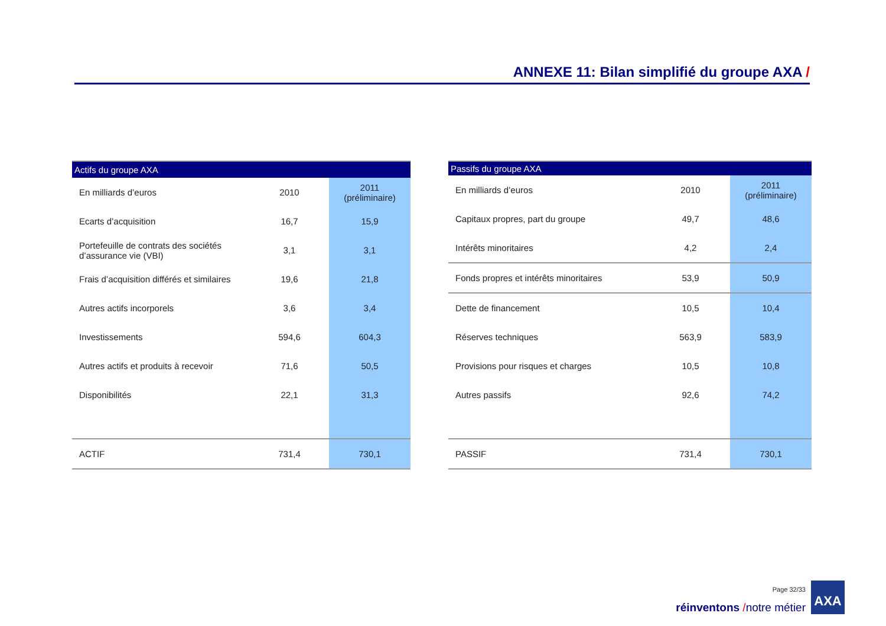ANNEXE 11: Bilan simplifié du groupe AXA /
| Actifs du groupe AXA | | |
| --- | --- | --- |
| En milliards d’euros | 2010 | 2011 (préliminaire) |
| Ecarts d’acquisition | 16,7 | 15,9 |
| Portefeuille de contrats des sociétés d’assurance vie (VBI) | 3,1 | 3,1 |
| Frais d’acquisition différés et similaires | 19,6 | 21,8 |
| Autres actifs incorporels | 3,6 | 3,4 |
| Investissements | 594,6 | 604,3 |
| Autres actifs et produits à recevoir | 71,6 | 50,5 |
| Disponibilités | 22,1 | 31,3 |
| ACTIF | 731,4 | 730,1 |
| Passifs du groupe AXA | | |
| --- | --- | --- |
| En milliards d’euros | 2010 | 2011 (préliminaire) |
| Capitaux propres, part du groupe | 49,7 | 48,6 |
| Intérêts minoritaires | 4,2 | 2,4 |
| Fonds propres et intérêts minoritaires | 53,9 | 50,9 |
| Dette de financement | 10,5 | 10,4 |
| Réserves techniques | 563,9 | 583,9 |
| Provisions pour risques et charges | 10,5 | 10,8 |
| Autres passifs | 92,6 | 74,2 |
| PASSIF | 731,4 | 730,1 |
Page 32/33
réinventons /notre métier
AXA